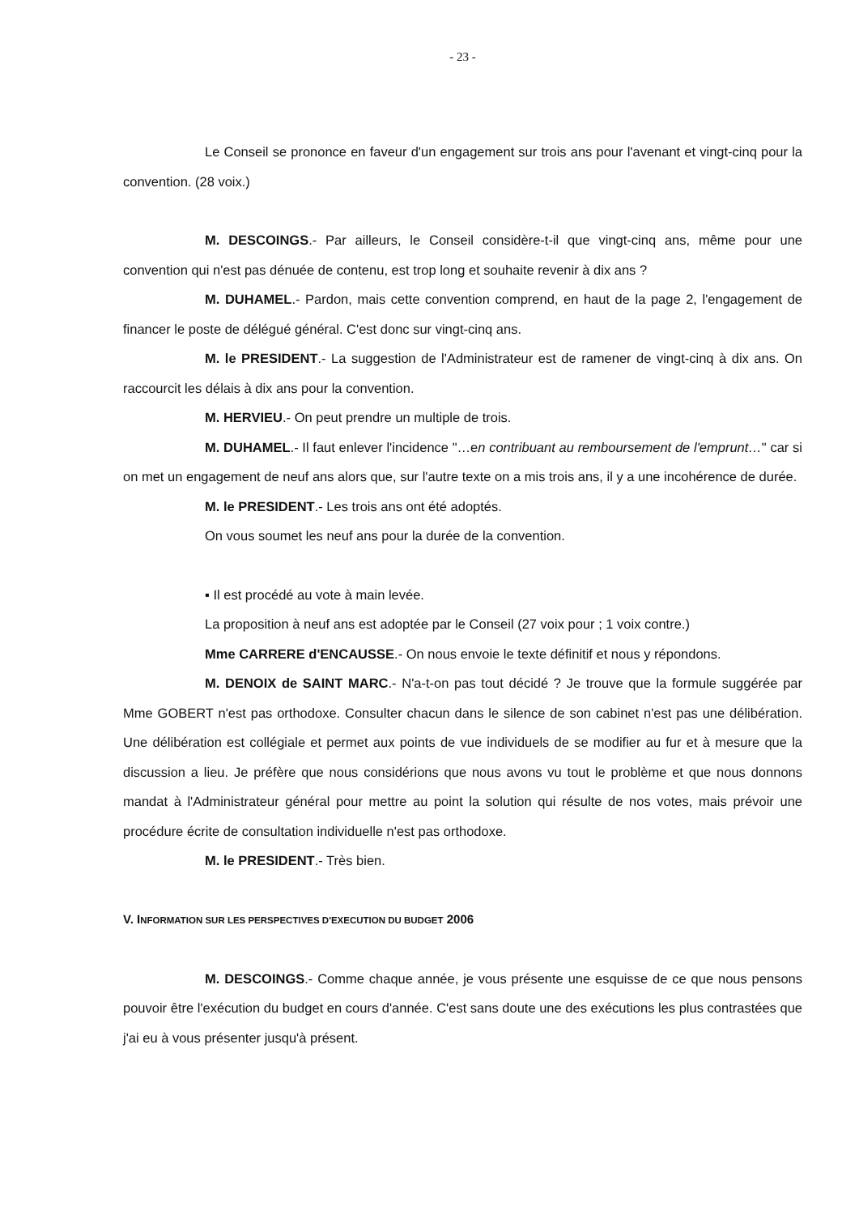- 23 -
Le Conseil se prononce en faveur d'un engagement sur trois ans pour l'avenant et vingt-cinq pour la convention. (28 voix.)
M. DESCOINGS.- Par ailleurs, le Conseil considère-t-il que vingt-cinq ans, même pour une convention qui n'est pas dénuée de contenu, est trop long et souhaite revenir à dix ans ?
M. DUHAMEL.- Pardon, mais cette convention comprend, en haut de la page 2, l'engagement de financer le poste de délégué général. C'est donc sur vingt-cinq ans.
M. le PRESIDENT.- La suggestion de l'Administrateur est de ramener de vingt-cinq à dix ans. On raccourcit les délais à dix ans pour la convention.
M. HERVIEU.- On peut prendre un multiple de trois.
M. DUHAMEL.- Il faut enlever l'incidence "…en contribuant au remboursement de l'emprunt…" car si on met un engagement de neuf ans alors que, sur l'autre texte on a mis trois ans, il y a une incohérence de durée.
M. le PRESIDENT.- Les trois ans ont été adoptés.
On vous soumet les neuf ans pour la durée de la convention.
▪ Il est procédé au vote à main levée.
La proposition à neuf ans est adoptée par le Conseil (27 voix pour ; 1 voix contre.)
Mme CARRERE d'ENCAUSSE.- On nous envoie le texte définitif et nous y répondons.
M. DENOIX de SAINT MARC.- N'a-t-on pas tout décidé ? Je trouve que la formule suggérée par Mme GOBERT n'est pas orthodoxe. Consulter chacun dans le silence de son cabinet n'est pas une délibération. Une délibération est collégiale et permet aux points de vue individuels de se modifier au fur et à mesure que la discussion a lieu. Je préfère que nous considérions que nous avons vu tout le problème et que nous donnons mandat à l'Administrateur général pour mettre au point la solution qui résulte de nos votes, mais prévoir une procédure écrite de consultation individuelle n'est pas orthodoxe.
M. le PRESIDENT.- Très bien.
V. INFORMATION SUR LES PERSPECTIVES D'EXECUTION DU BUDGET 2006
M. DESCOINGS.- Comme chaque année, je vous présente une esquisse de ce que nous pensons pouvoir être l'exécution du budget en cours d'année. C'est sans doute une des exécutions les plus contrastées que j'ai eu à vous présenter jusqu'à présent.